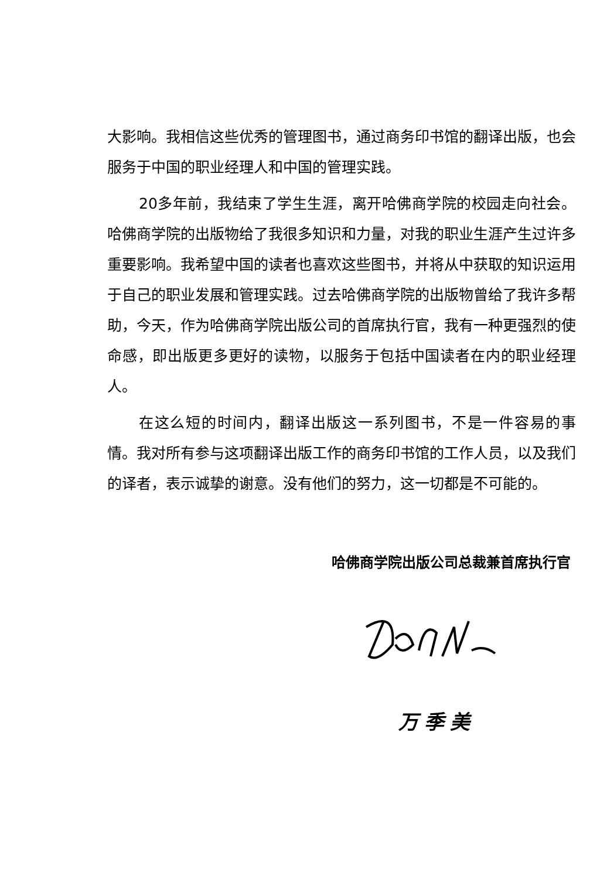大影响。我相信这些优秀的管理图书，通过商务印书馆的翻译出版，也会服务于中国的职业经理人和中国的管理实践。
20多年前，我结束了学生生涯，离开哈佛商学院的校园走向社会。哈佛商学院的出版物给了我很多知识和力量，对我的职业生涯产生过许多重要影响。我希望中国的读者也喜欢这些图书，并将从中获取的知识运用于自己的职业发展和管理实践。过去哈佛商学院的出版物曾给了我许多帮助，今天，作为哈佛商学院出版公司的首席执行官，我有一种更强烈的使命感，即出版更多更好的读物，以服务于包括中国读者在内的职业经理人。
在这么短的时间内，翻译出版这一系列图书，不是一件容易的事情。我对所有参与这项翻译出版工作的商务印书馆的工作人员，以及我们的译者，表示诚挚的谢意。没有他们的努力，这一切都是不可能的。
哈佛商学院出版公司总裁兼首席执行官
万季美